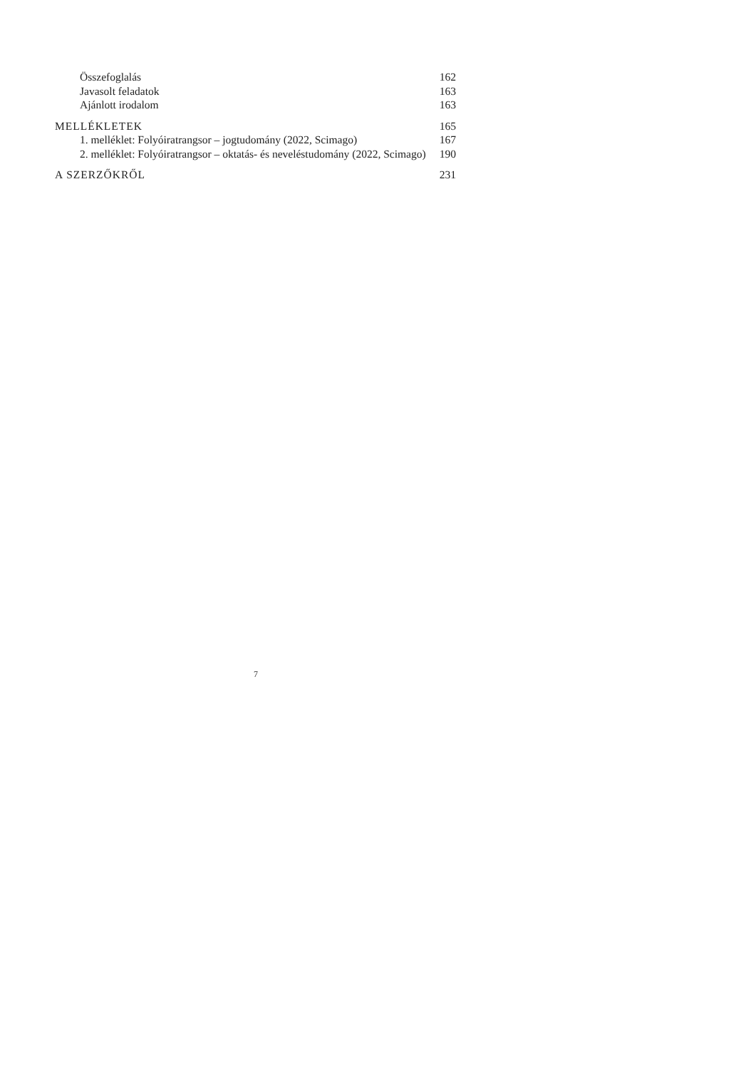Összefoglalás 162
Javasolt feladatok 163
Ajánlott irodalom 163
MELLÉKLETEK 165
1. melléklet: Folyóiratrangsor – jogtudomány (2022, Scimago) 167
2. melléklet: Folyóiratrangsor – oktatás- és neveléstudomány (2022, Scimago) 190
A SZERZŐKRŐL 231
7